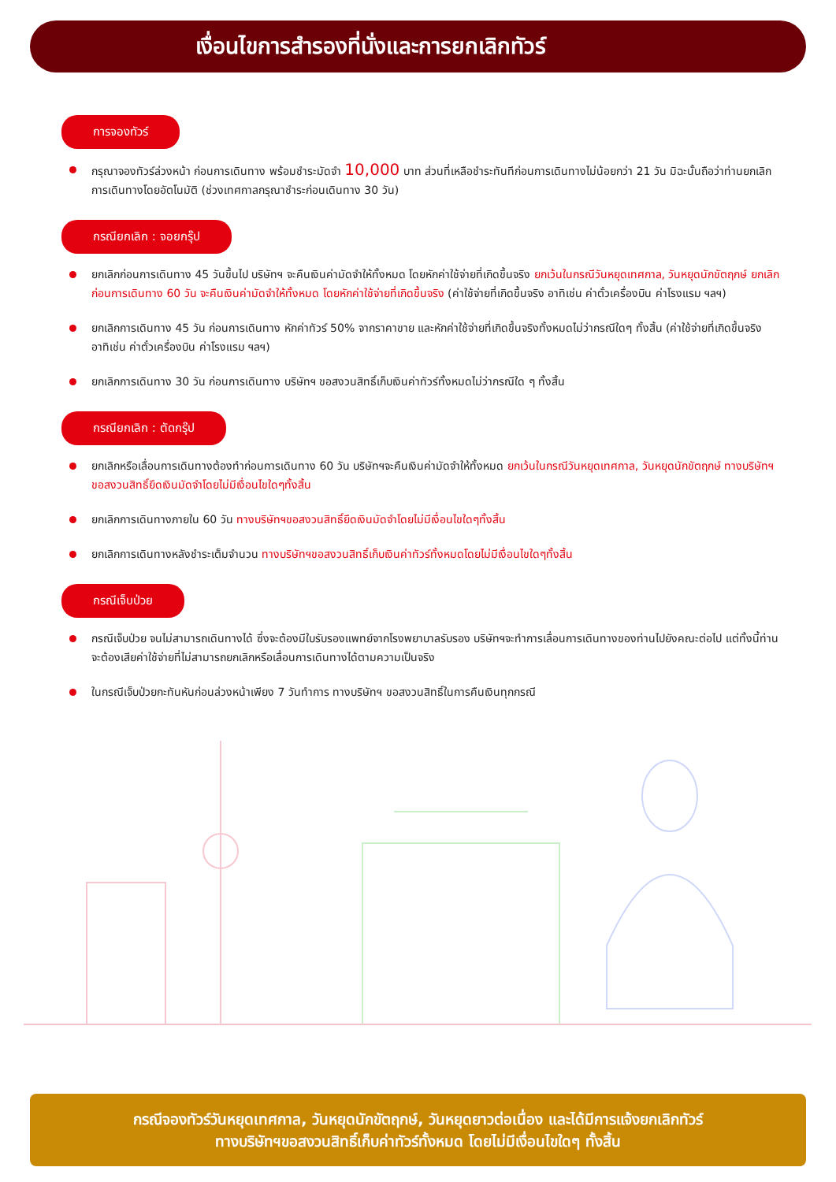เงื่อนไขการสำรองที่นั่งและการยกเลิกทัวร์
การจองทัวร์
กรุณาจองทัวร์ล่วงหน้า ก่อนการเดินทาง พร้อมชำระมัดจำ 10,000 บาท ส่วนที่เหลือชำระทันทีก่อนการเดินทางไม่น้อยกว่า 21 วัน มิฉะนั้นถือว่าท่านยกเลิกการเดินทางโดยอัตโนมัติ (ช่วงเทศกาลกรุณาชำระก่อนเดินทาง 30 วัน)
กรณียกเลิก : จอยกรุ๊ป
ยกเลิกก่อนการเดินทาง 45 วันขึ้นไป บริษัทฯ จะคืนเงินค่ามัดจำให้ทั้งหมด โดยหักค่าใช้จ่ายที่เกิดขึ้นจริง ยกเว้นในกรณีวันหยุดเทศกาล, วันหยุดนักขัตฤกษ์ ยกเลิกก่อนการเดินทาง 60 วัน จะคืนเงินค่ามัดจำให้ทั้งหมด โดยหักค่าใช้จ่ายที่เกิดขึ้นจริง (ค่าใช้จ่ายที่เกิดขึ้นจริง อาทิเช่น ค่าตั๋วเครื่องบิน ค่าโรงแรม ฯลฯ)
ยกเลิกการเดินทาง 45 วัน ก่อนการเดินทาง หักค่าทัวร์ 50% จากราคาขาย และหักค่าใช้จ่ายที่เกิดขึ้นจริงทั้งหมดไม่ว่ากรณีใดๆ ทั้งสิ้น (ค่าใช้จ่ายที่เกิดขึ้นจริง อาทิเช่น ค่าตั๋วเครื่องบิน ค่าโรงแรม ฯลฯ)
ยกเลิกการเดินทาง 30 วัน ก่อนการเดินทาง บริษัทฯ ขอสงวนสิทธิ์เก็บเงินค่าทัวร์ทั้งหมดไม่ว่ากรณีใด ๆ ทั้งสิ้น
กรณียกเลิก : ตัดกรุ๊ป
ยกเลิกหรือเลื่อนการเดินทางต้องทำก่อนการเดินทาง 60 วัน บริษัทฯจะคืนเงินค่ามัดจำให้ทั้งหมด ยกเว้นในกรณีวันหยุดเทศกาล, วันหยุดนักขัตฤกษ์ ทางบริษัทฯขอสงวนสิทธิ์ยึดเงินมัดจำโดยไม่มีเงื่อนไขใดๆทั้งสิ้น
ยกเลิกการเดินทางภายใน 60 วัน ทางบริษัทฯขอสงวนสิทธิ์ยึดเงินมัดจำโดยไม่มีเงื่อนไขใดๆทั้งสิ้น
ยกเลิกการเดินทางหลังชำระเต็มจำนวน ทางบริษัทฯขอสงวนสิทธิ์เก็บเงินค่าทัวร์ทั้งหมดโดยไม่มีเงื่อนไขใดๆทั้งสิ้น
กรณีเจ็บป่วย
กรณีเจ็บป่วย จนไม่สามารถเดินทางได้ ซึ่งจะต้องมีใบรับรองแพทย์จากโรงพยาบาลรับรอง บริษัทฯจะทำการเลื่อนการเดินทางของท่านไปยังคณะต่อไป แต่ทั้งนี้ท่านจะต้องเสียค่าใช้จ่ายที่ไม่สามารถยกเลิกหรือเลื่อนการเดินทางได้ตามความเป็นจริง
ในกรณีเจ็บป่วยกะทันหันก่อนล่วงหน้าเพียง 7 วันทำการ ทางบริษัทฯ ขอสงวนสิทธิ์ในการคืนเงินทุกกรณี
กรณีจองทัวร์วันหยุดเทศกาล, วันหยุดนักขัตฤกษ์, วันหยุดยาวต่อเนื่อง และได้มีการแจ้งยกเลิกทัวร์
ทางบริษัทฯขอสงวนสิทธิ์เก็บค่าทัวร์ทั้งหมด โดยไม่มีเงื่อนไขใดๆ ทั้งสิ้น